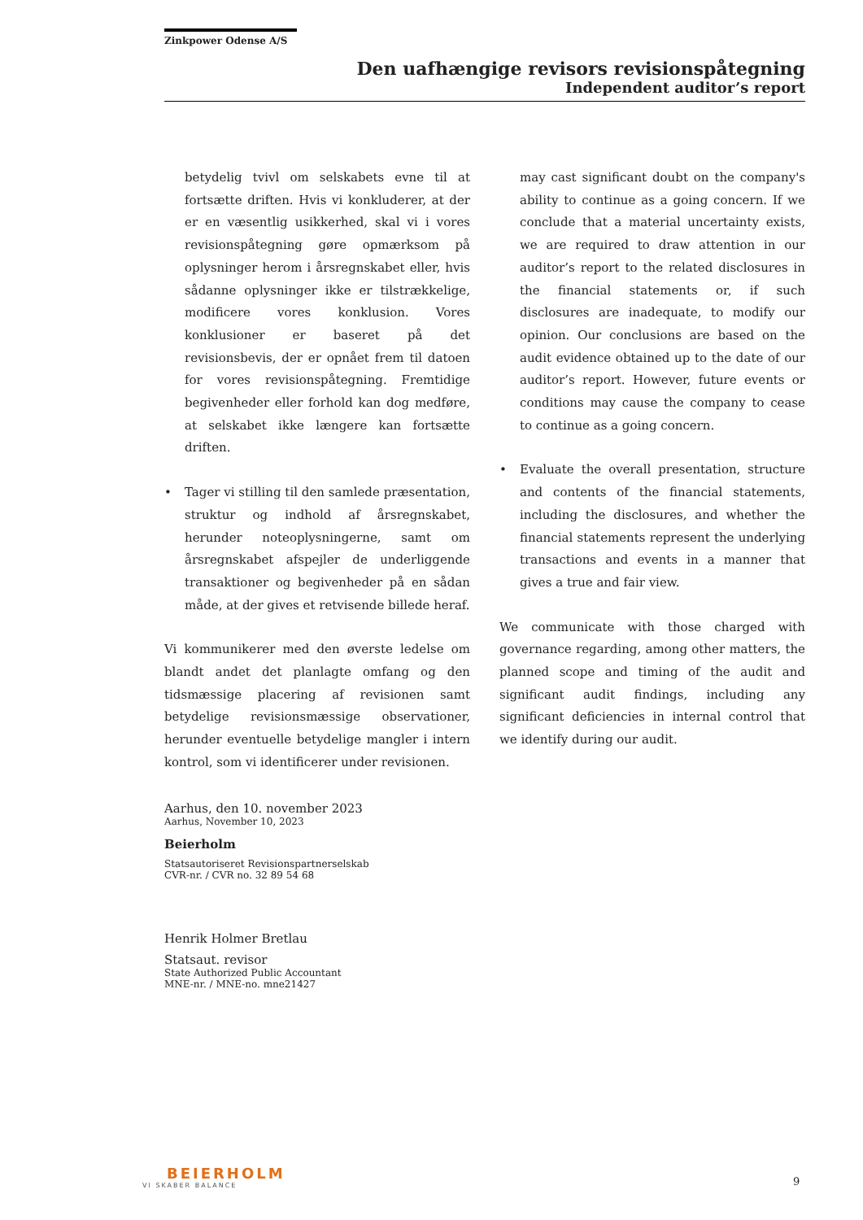Zinkpower Odense A/S
Den uafhængige revisors revisionspåtegning
Independent auditor’s report
betydelig tvivl om selskabets evne til at fortsætte driften. Hvis vi konkluderer, at der er en væsentlig usikkerhed, skal vi i vores revisionspåtegning gøre opmærksom på oplysninger herom i årsregnskabet eller, hvis sådanne oplysninger ikke er tilstrækkelige, modificere vores konklusion. Vores konklusioner er baseret på det revisionsbevis, der er opnået frem til datoen for vores revisionspåtegning. Fremtidige begivenheder eller forhold kan dog medføre, at selskabet ikke længere kan fortsætte driften.
• Tager vi stilling til den samlede præsentation, struktur og indhold af årsregnskabet, herunder noteoplysningerne, samt om årsregnskabet afspejler de underliggende transaktioner og begivenheder på en sådan måde, at der gives et retvisende billede heraf.
Vi kommunikerer med den øverste ledelse om blandt andet det planlagte omfang og den tidsmæssige placering af revisionen samt betydelige revisionsmæssige observationer, herunder eventuelle betydelige mangler i intern kontrol, som vi identificerer under revisionen.
may cast significant doubt on the company's ability to continue as a going concern. If we conclude that a material uncertainty exists, we are required to draw attention in our auditor’s report to the related disclosures in the financial statements or, if such disclosures are inadequate, to modify our opinion. Our conclusions are based on the audit evidence obtained up to the date of our auditor’s report. However, future events or conditions may cause the company to cease to continue as a going concern.
• Evaluate the overall presentation, structure and contents of the financial statements, including the disclosures, and whether the financial statements represent the underlying transactions and events in a manner that gives a true and fair view.
We communicate with those charged with governance regarding, among other matters, the planned scope and timing of the audit and significant audit findings, including any significant deficiencies in internal control that we identify during our audit.
Aarhus, den 10. november 2023
Aarhus, November 10, 2023
Beierholm
Statsautoriseret Revisionspartnerselskab
CVR-nr. / CVR no. 32 89 54 68
Henrik Holmer Bretlau
Statsaut. revisor
State Authorized Public Accountant
MNE-nr. / MNE-no. mne21427
BEIERHOLM
VI SKABER BALANCE
9